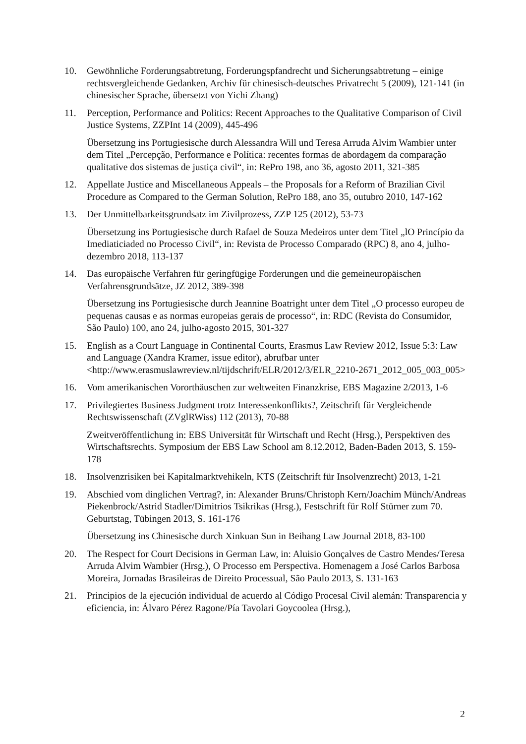10. Gewöhnliche Forderungsabtretung, Forderungspfandrecht und Sicherungsabtretung – einige rechtsvergleichende Gedanken, Archiv für chinesisch-deutsches Privatrecht 5 (2009), 121-141 (in chinesischer Sprache, übersetzt von Yichi Zhang)
11. Perception, Performance and Politics: Recent Approaches to the Qualitative Comparison of Civil Justice Systems, ZZPInt 14 (2009), 445-496
Übersetzung ins Portugiesische durch Alessandra Will und Teresa Arruda Alvim Wambier unter dem Titel „Percepção, Performance e Política: recentes formas de abordagem da comparação qualitative dos sistemas de justiça civil“, in: RePro 198, ano 36, agosto 2011, 321-385
12. Appellate Justice and Miscellaneous Appeals – the Proposals for a Reform of Brazilian Civil Procedure as Compared to the German Solution, RePro 188, ano 35, outubro 2010, 147-162
13. Der Unmittelbarkeitsgrundsatz im Zivilprozess, ZZP 125 (2012), 53-73
Übersetzung ins Portugiesische durch Rafael de Souza Medeiros unter dem Titel „lO Princípio da Imediaticiaded no Processo Civil“, in: Revista de Processo Comparado (RPC) 8, ano 4, julho-dezembro 2018, 113-137
14. Das europäische Verfahren für geringfügige Forderungen und die gemeineuropäischen Verfahrensgrundsätze, JZ 2012, 389-398
Übersetzung ins Portugiesische durch Jeannine Boatright unter dem Titel „O processo europeu de pequenas causas e as normas europeias gerais de processo“, in: RDC (Revista do Consumidor, São Paulo) 100, ano 24, julho-agosto 2015, 301-327
15. English as a Court Language in Continental Courts, Erasmus Law Review 2012, Issue 5:3: Law and Language (Xandra Kramer, issue editor), abrufbar unter <http://www.erasmuslawreview.nl/tijdschrift/ELR/2012/3/ELR_2210-2671_2012_005_003_005>
16. Vom amerikanischen Vororthäuschen zur weltweiten Finanzkrise, EBS Magazine 2/2013, 1-6
17. Privilegiertes Business Judgment trotz Interessenkonflikts?, Zeitschrift für Vergleichende Rechtswissenschaft (ZVglRWiss) 112 (2013), 70-88
Zweitveröffentlichung in: EBS Universität für Wirtschaft und Recht (Hrsg.), Perspektiven des Wirtschaftsrechts. Symposium der EBS Law School am 8.12.2012, Baden-Baden 2013, S. 159-178
18. Insolvenzrisiken bei Kapitalmarktvehikeln, KTS (Zeitschrift für Insolvenzrecht) 2013, 1-21
19. Abschied vom dinglichen Vertrag?, in: Alexander Bruns/Christoph Kern/Joachim Münch/Andreas Piekenbrock/Astrid Stadler/Dimitrios Tsikrikas (Hrsg.), Festschrift für Rolf Stürner zum 70. Geburtstag, Tübingen 2013, S. 161-176
Übersetzung ins Chinesische durch Xinkuan Sun in Beihang Law Journal 2018, 83-100
20. The Respect for Court Decisions in German Law, in: Aluisio Gonçalves de Castro Mendes/Teresa Arruda Alvim Wambier (Hrsg.), O Processo em Perspectiva. Homenagem a José Carlos Barbosa Moreira, Jornadas Brasileiras de Direito Processual, São Paulo 2013, S. 131-163
21. Principios de la ejecución individual de acuerdo al Código Procesal Civil alemán: Transparencia y eficiencia, in: Álvaro Pérez Ragone/Pía Tavolari Goycoolea (Hrsg.),
2